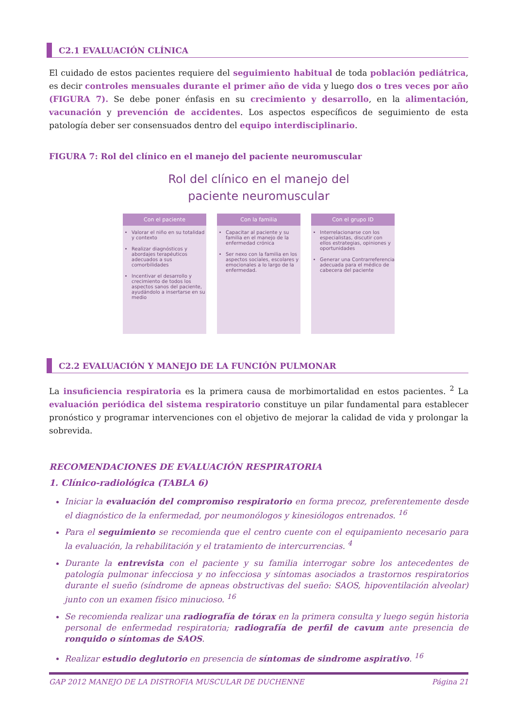C2.1 EVALUACIÓN CLÍNICA
El cuidado de estos pacientes requiere del seguimiento habitual de toda población pediátrica, es decir controles mensuales durante el primer año de vida y luego dos o tres veces por año (FIGURA 7). Se debe poner énfasis en su crecimiento y desarrollo, en la alimentación, vacunación y prevención de accidentes. Los aspectos específicos de seguimiento de esta patología deber ser consensuados dentro del equipo interdisciplinario.
FIGURA 7: Rol del clínico en el manejo del paciente neuromuscular
Rol del clínico en el manejo del
paciente neuromuscular
Con el paciente
Valorar el niño en su totalidad y contexto
Realizar diagnósticos y abordajes terapéuticos adecuados a sus comorbilidades
Incentivar el desarrollo y crecimiento de todos los aspectos sanos del paciente, ayudándolo a insertarse en su medio
Con la familia
Capacitar al paciente y su familia en el manejo de la enfermedad crónica
Ser nexo con la familia en los aspectos sociales, escolares y emocionales a lo largo de la enfermedad.
Con el grupo ID
Interrelacionarse con los especialistas, discutir con ellos estrategias, opiniones y oportunidades
Generar una Contrarreferencia adecuada para el médico de cabecera del paciente
C2.2 EVALUACIÓN Y MANEJO DE LA FUNCIÓN PULMONAR
La insuficiencia respiratoria es la primera causa de morbimortalidad en estos pacientes. <sup>2</sup> La evaluación periódica del sistema respiratorio constituye un pilar fundamental para establecer pronóstico y programar intervenciones con el objetivo de mejorar la calidad de vida y prolongar la sobrevida.
RECOMENDACIONES DE EVALUACIÓN RESPIRATORIA
1. Clínico-radiológica (TABLA 6)
Iniciar la evaluación del compromiso respiratorio en forma precoz, preferentemente desde el diagnóstico de la enfermedad, por neumonólogos y kinesiólogos entrenados. <sup>16</sup>
Para el seguimiento se recomienda que el centro cuente con el equipamiento necesario para la evaluación, la rehabilitación y el tratamiento de intercurrencias. <sup>4</sup>
Durante la entrevista con el paciente y su familia interrogar sobre los antecedentes de patología pulmonar infecciosa y no infecciosa y síntomas asociados a trastornos respiratorios durante el sueño (síndrome de apneas obstructivas del sueño: SAOS, hipoventilación alveolar) junto con un examen físico minucioso. <sup>16</sup>
Se recomienda realizar una radiografía de tórax en la primera consulta y luego según historia personal de enfermedad respiratoria; radiografía de perfil de cavum ante presencia de ronquido o síntomas de SAOS.
Realizar estudio deglutorio en presencia de síntomas de sindrome aspirativo. <sup>16</sup>
GAP 2012 MANEJO DE LA DISTROFIA MUSCULAR DE DUCHENNE Página 21